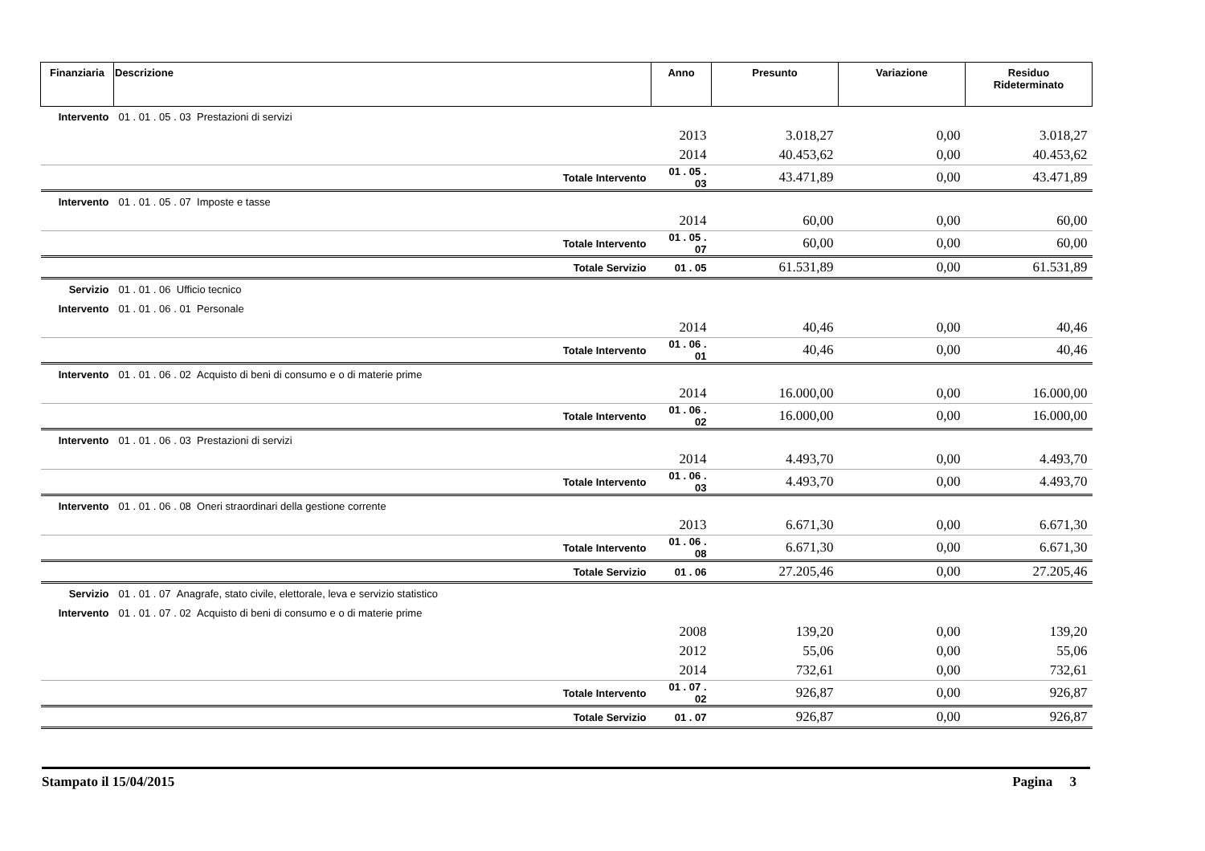| Finanziaria | Descrizione | Anno | Presunto | Variazione | Residuo Rideterminato |
| --- | --- | --- | --- | --- | --- |
| Intervento | 01 . 01 . 05 . 03 Prestazioni di servizi | | | | |
| | | 2013 | 3.018,27 | 0,00 | 3.018,27 |
| | | 2014 | 40.453,62 | 0,00 | 40.453,62 |
| | Totale Intervento | 01 . 05 . 03 | 43.471,89 | 0,00 | 43.471,89 |
| Intervento | 01 . 01 . 05 . 07 Imposte e tasse | | | | |
| | | 2014 | 60,00 | 0,00 | 60,00 |
| | Totale Intervento | 01 . 05 . 07 | 60,00 | 0,00 | 60,00 |
| | Totale Servizio | 01 . 05 | 61.531,89 | 0,00 | 61.531,89 |
| Servizio | 01 . 01 . 06 Ufficio tecnico | | | | |
| Intervento | 01 . 01 . 06 . 01 Personale | | | | |
| | | 2014 | 40,46 | 0,00 | 40,46 |
| | Totale Intervento | 01 . 06 . 01 | 40,46 | 0,00 | 40,46 |
| Intervento | 01 . 01 . 06 . 02 Acquisto di beni di consumo e o di materie prime | | | | |
| | | 2014 | 16.000,00 | 0,00 | 16.000,00 |
| | Totale Intervento | 01 . 06 . 02 | 16.000,00 | 0,00 | 16.000,00 |
| Intervento | 01 . 01 . 06 . 03 Prestazioni di servizi | | | | |
| | | 2014 | 4.493,70 | 0,00 | 4.493,70 |
| | Totale Intervento | 01 . 06 . 03 | 4.493,70 | 0,00 | 4.493,70 |
| Intervento | 01 . 01 . 06 . 08 Oneri straordinari della gestione corrente | | | | |
| | | 2013 | 6.671,30 | 0,00 | 6.671,30 |
| | Totale Intervento | 01 . 06 . 08 | 6.671,30 | 0,00 | 6.671,30 |
| | Totale Servizio | 01 . 06 | 27.205,46 | 0,00 | 27.205,46 |
| Servizio | 01 . 01 . 07 Anagrafe, stato civile, elettorale, leva e servizio statistico | | | | |
| Intervento | 01 . 01 . 07 . 02 Acquisto di beni di consumo e o di materie prime | | | | |
| | | 2008 | 139,20 | 0,00 | 139,20 |
| | | 2012 | 55,06 | 0,00 | 55,06 |
| | | 2014 | 732,61 | 0,00 | 732,61 |
| | Totale Intervento | 01 . 07 . 02 | 926,87 | 0,00 | 926,87 |
| | Totale Servizio | 01 . 07 | 926,87 | 0,00 | 926,87 |
Stampato il 15/04/2015 Pagina 3